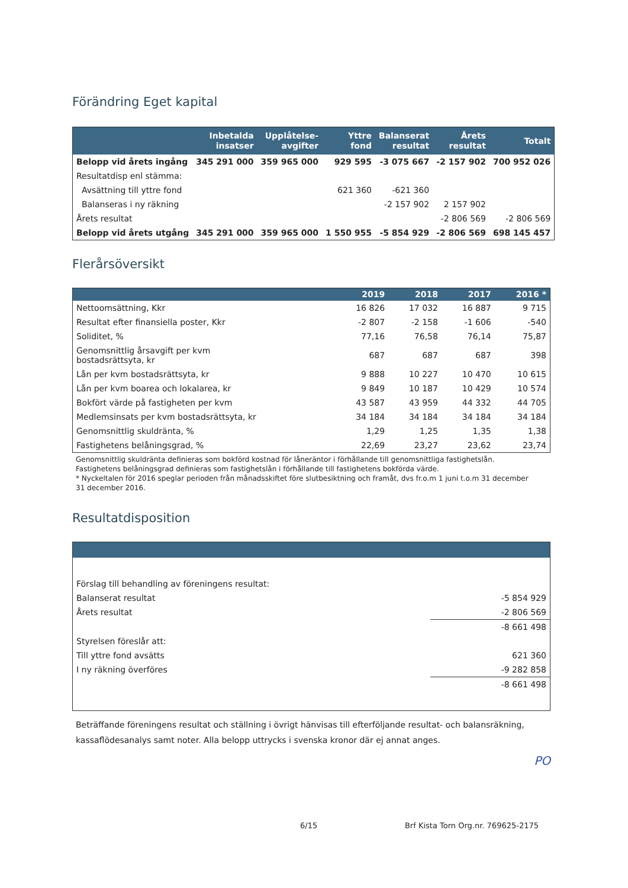Förändring Eget kapital
| | Inbetalda insatser | Upplåtelse- avgifter | Yttre fond | Balanserat resultat | Årets resultat | Totalt |
| --- | --- | --- | --- | --- | --- | --- |
| Belopp vid årets ingång | 345 291 000 | 359 965 000 | 929 595 | -3 075 667 | -2 157 902 | 700 952 026 |
| Resultatdisp enl stämma: | | | | | | |
| Avsättning till yttre fond | | | 621 360 | -621 360 | | |
| Balanseras i ny räkning | | | | -2 157 902 | 2 157 902 | |
| Årets resultat | | | | | -2 806 569 | -2 806 569 |
| Belopp vid årets utgång | 345 291 000 | 359 965 000 | 1 550 955 | -5 854 929 | -2 806 569 | 698 145 457 |
Flerårsöversikt
| | 2019 | 2018 | 2017 | 2016 * |
| --- | --- | --- | --- | --- |
| Nettoomsättning, Kkr | 16 826 | 17 032 | 16 887 | 9 715 |
| Resultat efter finansiella poster, Kkr | -2 807 | -2 158 | -1 606 | -540 |
| Soliditet, % | 77,16 | 76,58 | 76,14 | 75,87 |
| Genomsnittlig årsavgift per kvm bostadsrättsyta, kr | 687 | 687 | 687 | 398 |
| Lån per kvm bostadsrättsyta, kr | 9 888 | 10 227 | 10 470 | 10 615 |
| Lån per kvm boarea och lokalarea, kr | 9 849 | 10 187 | 10 429 | 10 574 |
| Bokfört värde på fastigheten per kvm | 43 587 | 43 959 | 44 332 | 44 705 |
| Medlemsinsats per kvm bostadsrättsyta, kr | 34 184 | 34 184 | 34 184 | 34 184 |
| Genomsnittlig skuldränta, % | 1,29 | 1,25 | 1,35 | 1,38 |
| Fastighetens belåningsgrad, % | 22,69 | 23,27 | 23,62 | 23,74 |
Genomsnittlig skuldränta definieras som bokförd kostnad för låneräntor i förhållande till genomsnittliga fastighetslån.
Fastighetens belåningsgrad definieras som fastighetslån i förhållande till fastighetens bokförda värde.
* Nyckeltalen för 2016 speglar perioden från månadsskiftet före slutbesiktning och framåt, dvs fr.o.m 1 juni t.o.m 31 december
31 december 2016.
Resultatdisposition
| Förslag till behandling av föreningens resultat: | |
| Balanserat resultat | -5 854 929 |
| Årets resultat | -2 806 569 |
| | -8 661 498 |
| Styrelsen föreslår att: | |
| Till yttre fond avsätts | 621 360 |
| I ny räkning överföres | -9 282 858 |
| | -8 661 498 |
Beträffande föreningens resultat och ställning i övrigt hänvisas till efterföljande resultat- och balansräkning, kassaflödesanalys samt noter. Alla belopp uttrycks i svenska kronor där ej annat anges.
PO
6/15 Brf Kista Torn Org.nr. 769625-2175